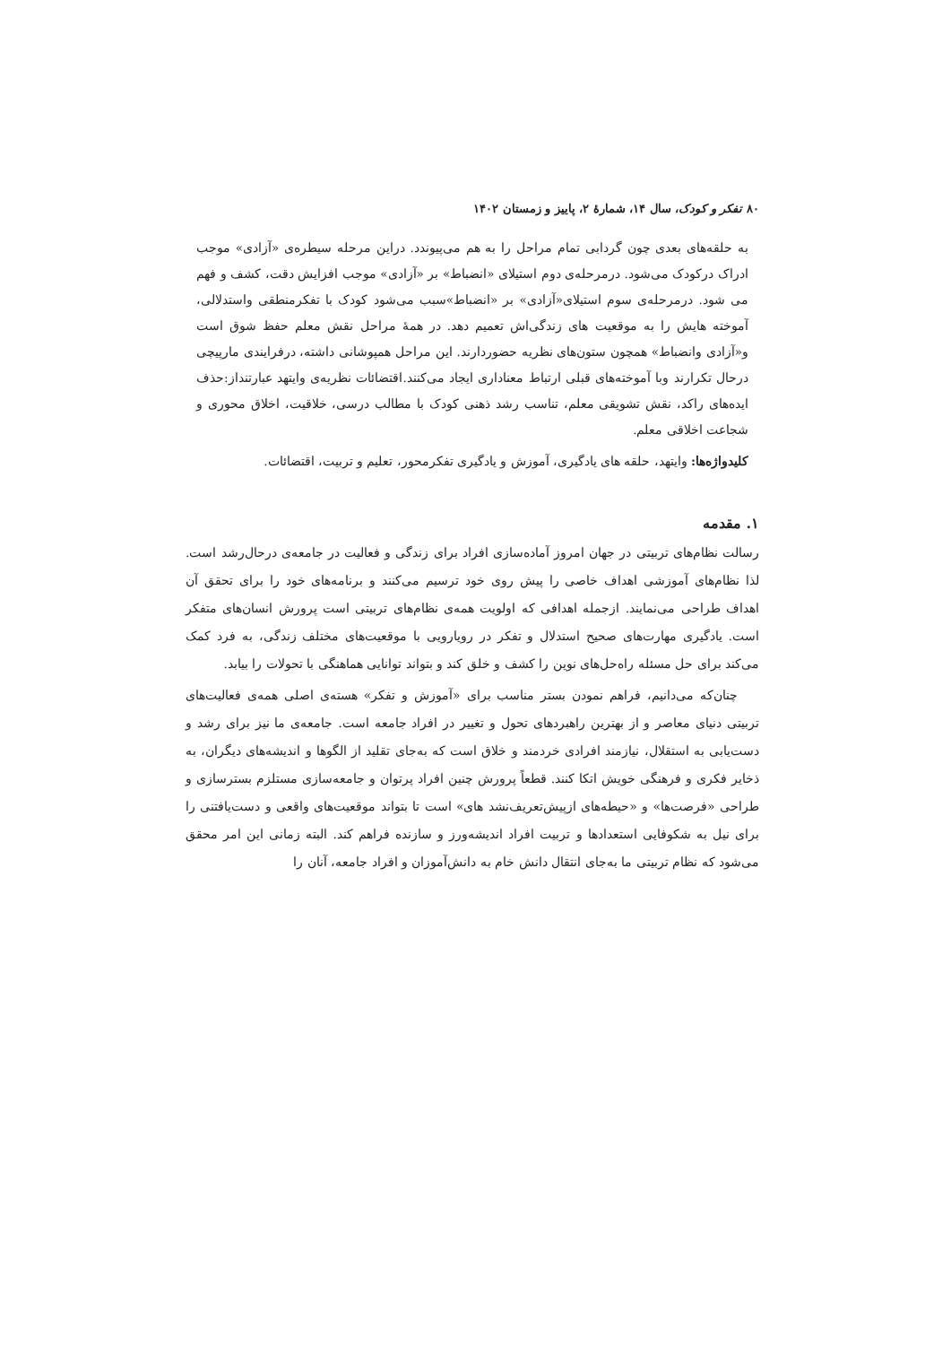۸۰ تفکر و کودک، سال ۱۴، شمارهٔ ۲، پاییز و زمستان ۱۴۰۲
به حلقه‌های بعدی چون گردابی تمام مراحل را به هم می‌پیوندد. دراین مرحله سیطره‌ی «آزادی» موجب ادراک درکودک می‌شود. درمرحله‌ی دوم استیلای «انضباط» بر «آزادی» موجب افزایش دقت، کشف و فهم می شود. درمرحله‌ی سوم استیلای«آزادی» بر «انضباط»سبب می‌شود کودک با تفکرمنطقی واستدلالی، آموخته هایش را به موقعیت های زندگی‌اش تعمیم دهد. در همهٔ مراحل نقش معلم حفظ شوق است و«آزادی وانضباط» همچون ستون‌های نظریه حضوردارند. این مراحل همپوشانی داشته، درفرایندی مارپیچی درحال تکرارند وبا آموخته‌های قبلی ارتباط معناداری ایجاد می‌کنند.اقتضائات نظریه‌ی وایتهد عبارتنداز:حذف ایده‌های راکد، نقش تشویقی معلم، تناسب رشد ذهنی کودک با مطالب درسی، خلاقیت، اخلاق محوری و شجاعت اخلاقی معلم.
کلیدواژه‌ها: وایتهد، حلقه های یادگیری، آموزش و یادگیری تفکرمحور، تعلیم و تربیت، اقتضائات.
۱. مقدمه
رسالت نظام‌های تربیتی در جهان امروز آماده‌سازی افراد برای زندگی و فعالیت در جامعه‌ی درحال‌رشد است. لذا نظام‌های آموزشی اهداف خاصی را پیش روی خود ترسیم می‌کنند و برنامه‌های خود را برای تحقق آن اهداف طراحی می‌نمایند. ازجمله اهدافی که اولویت همه‌ی نظام‌های تربیتی است پرورش انسان‌های متفکر است. یادگیری مهارت‌های صحیح استدلال و تفکر در رویارویی با موقعیت‌های مختلف زندگی، به فرد کمک می‌کند برای حل مسئله راه‌حل‌های نوین را کشف و خلق کند و بتواند توانایی هماهنگی با تحولات را بیابد.
چنان‌که می‌دانیم، فراهم نمودن بستر مناسب برای «آموزش و تفکر» هسته‌ی اصلی همه‌ی فعالیت‌های تربیتی دنیای معاصر و از بهترین راهبردهای تحول و تغییر در افراد جامعه است. جامعه‌ی ما نیز برای رشد و دست‌یابی به استقلال، نیازمند افرادی خردمند و خلاق است که به‌جای تقلید از الگوها و اندیشه‌های دیگران، به ذخایر فکری و فرهنگی خویش اتکا کنند. قطعاً پرورش چنین افراد پرتوان و جامعه‌سازی مستلزم بسترسازی و طراحی «فرصت‌ها» و «حیطه‌های ازپیش‌تعریف‌نشد های» است تا بتواند موقعیت‌های واقعی و دست‌یافتنی را برای نیل به شکوفایی استعدادها و تربیت افراد اندیشه‌ورز و سازنده فراهم کند. البته زمانی این امر محقق می‌شود که نظام تربیتی ما به‌جای انتقال دانش خام به دانش‌آموزان و افراد جامعه، آنان را